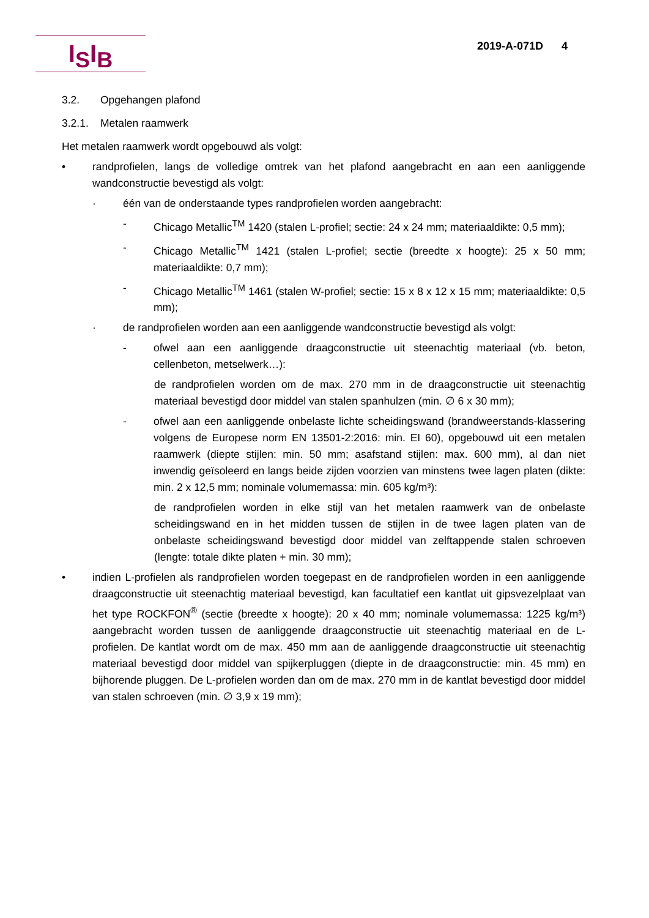I<sub>S</sub>I<sub>B</sub> 2019-A-071D 4
3.2. Opgehangen plafond
3.2.1. Metalen raamwerk
Het metalen raamwerk wordt opgebouwd als volgt:
• randprofielen, langs de volledige omtrek van het plafond aangebracht en aan een aanliggende wandconstructie bevestigd als volgt:
· één van de onderstaande types randprofielen worden aangebracht:
- Chicago Metallic<sup>TM</sup> 1420 (stalen L-profiel; sectie: 24 x 24 mm; materiaaldikte: 0,5 mm);
- Chicago Metallic<sup>TM</sup> 1421 (stalen L-profiel; sectie (breedte x hoogte): 25 x 50 mm; materiaaldikte: 0,7 mm);
- Chicago Metallic<sup>TM</sup> 1461 (stalen W-profiel; sectie: 15 x 8 x 12 x 15 mm; materiaaldikte: 0,5 mm);
· de randprofielen worden aan een aanliggende wandconstructie bevestigd als volgt:
- ofwel aan een aanliggende draagconstructie uit steenachtig materiaal (vb. beton, cellenbeton, metselwerk…):
de randprofielen worden om de max. 270 mm in de draagconstructie uit steenachtig materiaal bevestigd door middel van stalen spanhulzen (min. ∅ 6 x 30 mm);
- ofwel aan een aanliggende onbelaste lichte scheidingswand (brandweerstands-klassering volgens de Europese norm EN 13501-2:2016: min. EI 60), opgebouwd uit een metalen raamwerk (diepte stijlen: min. 50 mm; asafstand stijlen: max. 600 mm), al dan niet inwendig geïsoleerd en langs beide zijden voorzien van minstens twee lagen platen (dikte: min. 2 x 12,5 mm; nominale volumemassa: min. 605 kg/m³):
de randprofielen worden in elke stijl van het metalen raamwerk van de onbelaste scheidingswand en in het midden tussen de stijlen in de twee lagen platen van de onbelaste scheidingswand bevestigd door middel van zelftappende stalen schroeven (lengte: totale dikte platen + min. 30 mm);
• indien L-profielen als randprofielen worden toegepast en de randprofielen worden in een aanliggende draagconstructie uit steenachtig materiaal bevestigd, kan facultatief een kantlat uit gipsvezelplaat van het type ROCKFON<sup>®</sup> (sectie (breedte x hoogte): 20 x 40 mm; nominale volumemassa: 1225 kg/m³) aangebracht worden tussen de aanliggende draagconstructie uit steenachtig materiaal en de L-profielen. De kantlat wordt om de max. 450 mm aan de aanliggende draagconstructie uit steenachtig materiaal bevestigd door middel van spijkerpluggen (diepte in de draagconstructie: min. 45 mm) en bijhorende pluggen. De L-profielen worden dan om de max. 270 mm in de kantlat bevestigd door middel van stalen schroeven (min. ∅ 3,9 x 19 mm);